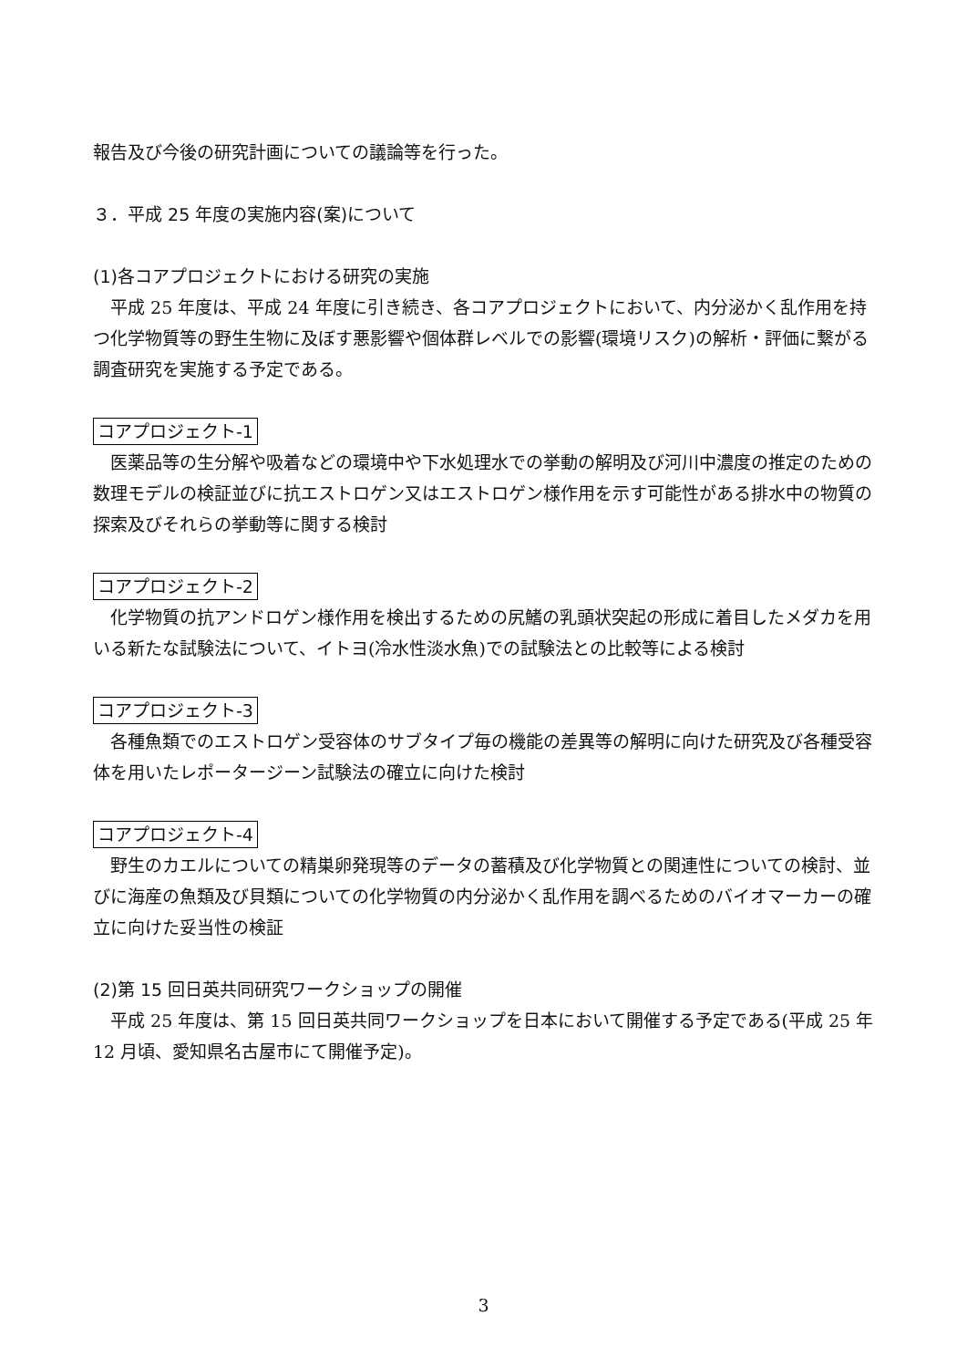報告及び今後の研究計画についての議論等を行った。
３．平成 25 年度の実施内容(案)について
(1)各コアプロジェクトにおける研究の実施
平成 25 年度は、平成 24 年度に引き続き、各コアプロジェクトにおいて、内分泌かく乱作用を持つ化学物質等の野生生物に及ぼす悪影響や個体群レベルでの影響(環境リスク)の解析・評価に繋がる調査研究を実施する予定である。
コアプロジェクト-1
医薬品等の生分解や吸着などの環境中や下水処理水での挙動の解明及び河川中濃度の推定のための数理モデルの検証並びに抗エストロゲン又はエストロゲン様作用を示す可能性がある排水中の物質の探索及びそれらの挙動等に関する検討
コアプロジェクト-2
化学物質の抗アンドロゲン様作用を検出するための尻鰭の乳頭状突起の形成に着目したメダカを用いる新たな試験法について、イトヨ(冷水性淡水魚)での試験法との比較等による検討
コアプロジェクト-3
各種魚類でのエストロゲン受容体のサブタイプ毎の機能の差異等の解明に向けた研究及び各種受容体を用いたレポータージーン試験法の確立に向けた検討
コアプロジェクト-4
野生のカエルについての精巣卵発現等のデータの蓄積及び化学物質との関連性についての検討、並びに海産の魚類及び貝類についての化学物質の内分泌かく乱作用を調べるためのバイオマーカーの確立に向けた妥当性の検証
(2)第 15 回日英共同研究ワークショップの開催
平成 25 年度は、第 15 回日英共同ワークショップを日本において開催する予定である(平成 25 年 12 月頃、愛知県名古屋市にて開催予定)。
3